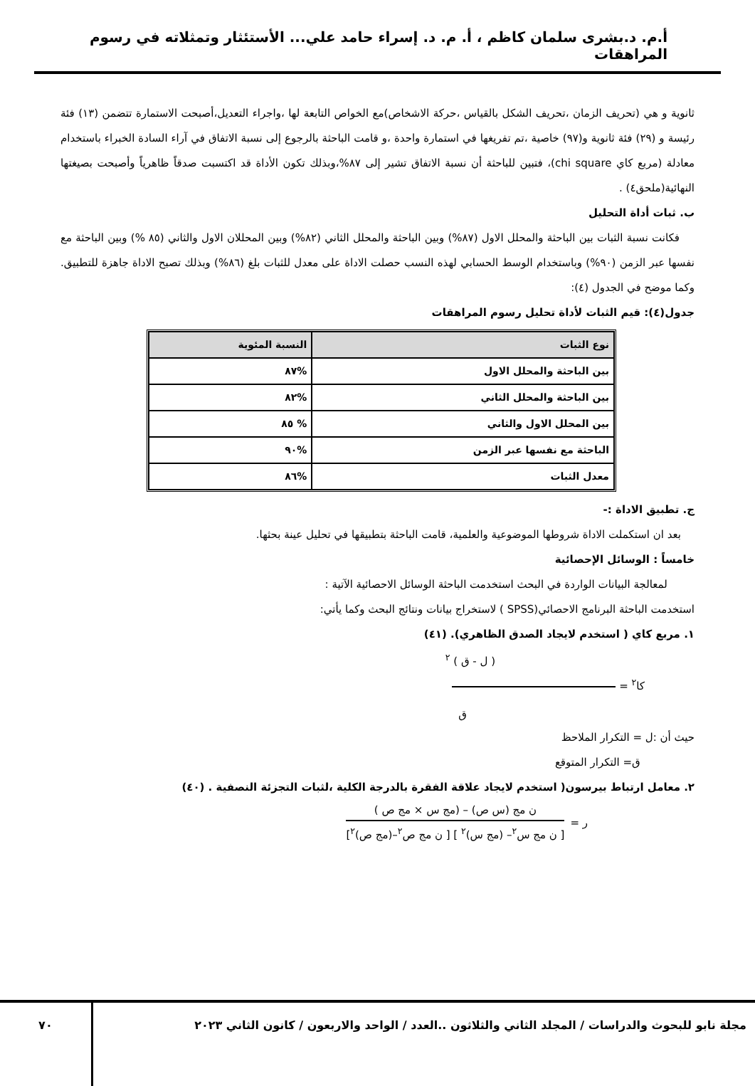أ.م. د.بشرى سلمان كاظم ، أ. م. د. إسراء حامد علي... الأستئثار وتمثلاته في رسوم المراهقات
ثانوية و هي (تحريف الزمان ،تحريف الشكل بالقياس ،حركة الاشخاص)مع الخواص التابعة لها ،واجراء التعديل،أصبحت الاستمارة تتضمن (١٣) فئة رئيسة و (٢٩) فئة ثانوية و(٩٧) خاصية ،تم تفريغها في استمارة واحدة ،و قامت الباحثة بالرجوع إلى نسبة الاتفاق في آراء السادة الخبراء باستخدام معادلة (مربع كاي chi square)، فتبين للباحثة أن نسبة الاتفاق تشير إلى ٨٧%،وبذلك تكون الأداة قد اكتسبت صدقاً ظاهرياً وأصبحت بصيغتها النهائية(ملحق٤) .
ب. ثبات أداة التحليل
فكانت نسبة الثبات بين الباحثة والمحلل الاول (٨٧%) وبين الباحثة والمحلل الثاني (٨٢%) وبين المحللان الاول والثاني (٨٥ %) وبين الباحثة مع نفسها عبر الزمن (٩٠%) وباستخدام الوسط الحسابي لهذه النسب حصلت الاداة على معدل للثبات بلغ (٨٦%) وبذلك تصبح الاداة جاهزة للتطبيق. وكما موضح في الجدول (٤):
جدول(٤): قيم الثبات لأداة تحليل رسوم المراهقات
| نوع الثبات | النسبة المئوية |
| --- | --- |
| بين الباحثة والمحلل الاول | %٨٧ |
| بين الباحثة والمحلل الثاني | %٨٢ |
| بين المحلل الاول والثاني | % ٨٥ |
| الباحثة مع نفسها عبر الزمن | %٩٠ |
| معدل الثبات | %٨٦ |
ج. تطبيق الاداة :-
بعد ان استكملت الاداة شروطها الموضوعية والعلمية، قامت الباحثة بتطبيقها في تحليل عينة بحثها.
خامساً : الوسائل الإحصائية
لمعالجة البيانات الواردة في البحث استخدمت الباحثة الوسائل الاحصائية الآتية :
استخدمت الباحثة البرنامج الاحصائي(SPSS ) لاستخراج بيانات ونتائج البحث وكما يأتي:
١. مربع كاي ( استخدم لايجاد الصدق الظاهري). (٤١)
( ل - ق ) <sup>٢</sup>
كا<sup>٢</sup> =
ق
حيث أن :ل = التكرار الملاحظ
ق= التكرار المتوقع
٢. معامل ارتباط بيرسون( استخدم لايجاد علاقة الفقرة بالدرجة الكلية ،لثبات التجزئة النصفية . (٤٠)
ر =
ن مج (س ص) – (مج س × مج ص )
[ ن مج س<sup>٢</sup>– (مج س)<sup>٢</sup> ] [ ن مج ص<sup>٢</sup>–(مج ص)<sup>٢</sup>]
مجلة نابو للبحوث والدراسات / المجلد الثاني والثلاثون ..العدد / الواحد والاربعون / كانون الثاني ٢٠٢٣
٧٠